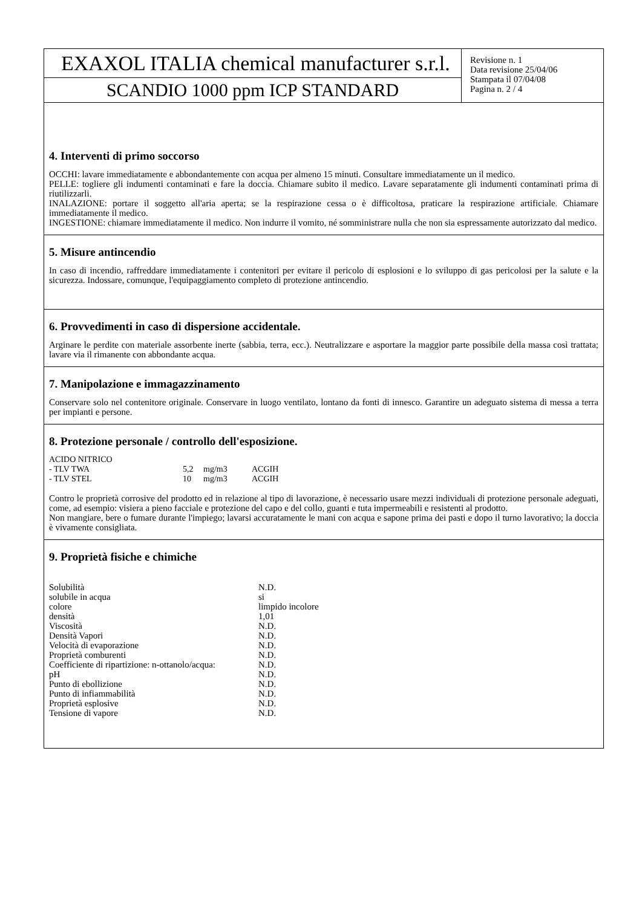EXAXOL ITALIA chemical manufacturer s.r.l.
SCANDIO 1000 ppm ICP STANDARD
Revisione n. 1
Data revisione 25/04/06
Stampata il 07/04/08
Pagina n. 2 / 4
4. Interventi di primo soccorso
OCCHI: lavare immediatamente e abbondantemente con acqua per almeno 15 minuti. Consultare immediatamente un il medico.
PELLE: togliere gli indumenti contaminati e fare la doccia. Chiamare subito il medico. Lavare separatamente gli indumenti contaminati prima di riutilizzarli.
INALAZIONE: portare il soggetto all'aria aperta; se la respirazione cessa o è difficoltosa, praticare la respirazione artificiale. Chiamare immediatamente il medico.
INGESTIONE: chiamare immediatamente il medico. Non indurre il vomito, né somministrare nulla che non sia espressamente autorizzato dal medico.
5. Misure antincendio
In caso di incendio, raffreddare immediatamente i contenitori per evitare il pericolo di esplosioni e lo sviluppo di gas pericolosi per la salute e la sicurezza. Indossare, comunque, l'equipaggiamento completo di protezione antincendio.
6. Provvedimenti in caso di dispersione accidentale.
Arginare le perdite con materiale assorbente inerte (sabbia, terra, ecc.). Neutralizzare e asportare la maggior parte possibile della massa così trattata; lavare via il rimanente con abbondante acqua.
7. Manipolazione e immagazzinamento
Conservare solo nel contenitore originale. Conservare in luogo ventilato, lontano da fonti di innesco. Garantire un adeguato sistema di messa a terra per impianti e persone.
8. Protezione personale / controllo dell'esposizione.
| ACIDO NITRICO | | | |
| - TLV TWA | 5,2 | mg/m3 | ACGIH |
| - TLV STEL | 10 | mg/m3 | ACGIH |
Contro le proprietà corrosive del prodotto ed in relazione al tipo di lavorazione, è necessario usare mezzi individuali di protezione personale adeguati, come, ad esempio: visiera a pieno facciale e protezione del capo e del collo, guanti e tuta impermeabili e resistenti al prodotto.
Non mangiare, bere o fumare durante l'impiego; lavarsi accuratamente le mani con acqua e sapone prima dei pasti e dopo il turno lavorativo; la doccia è vivamente consigliata.
9. Proprietà fisiche e chimiche
| Solubilità | N.D. |
| solubile in acqua | si |
| colore | limpido incolore |
| densità | 1,01 |
| Viscosità | N.D. |
| Densità Vapori | N.D. |
| Velocità di evaporazione | N.D. |
| Proprietà comburenti | N.D. |
| Coefficiente di ripartizione: n-ottanolo/acqua: | N.D. |
| pH | N.D. |
| Punto di ebollizione | N.D. |
| Punto di infiammabilità | N.D. |
| Proprietà esplosive | N.D. |
| Tensione di vapore | N.D. |